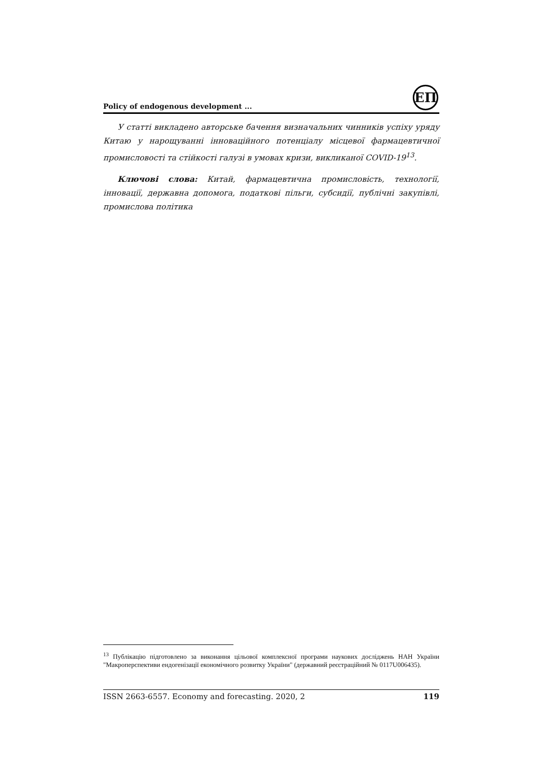Policy of endogenous development ...
ЕП
У статті викладено авторське бачення визначальних чинників успіху уряду Китаю у нарощуванні інноваційного потенціалу місцевої фармацевтичної промисловості та стійкості галузі в умовах кризи, викликаної COVID-19<sup>13</sup>.
Ключові слова: Китай, фармацевтична промисловість, технології, інновації, державна допомога, податкові пільги, субсидії, публічні закупівлі, промислова політика
<sup>13</sup> Публікацію підготовлено за виконання цільової комплексної програми наукових досліджень НАН України "Макроперспективи ендогенізації економічного розвитку України" (державний реєстраційний № 0117U006435).
ISSN 2663-6557. Economy and forecasting. 2020, 2 119